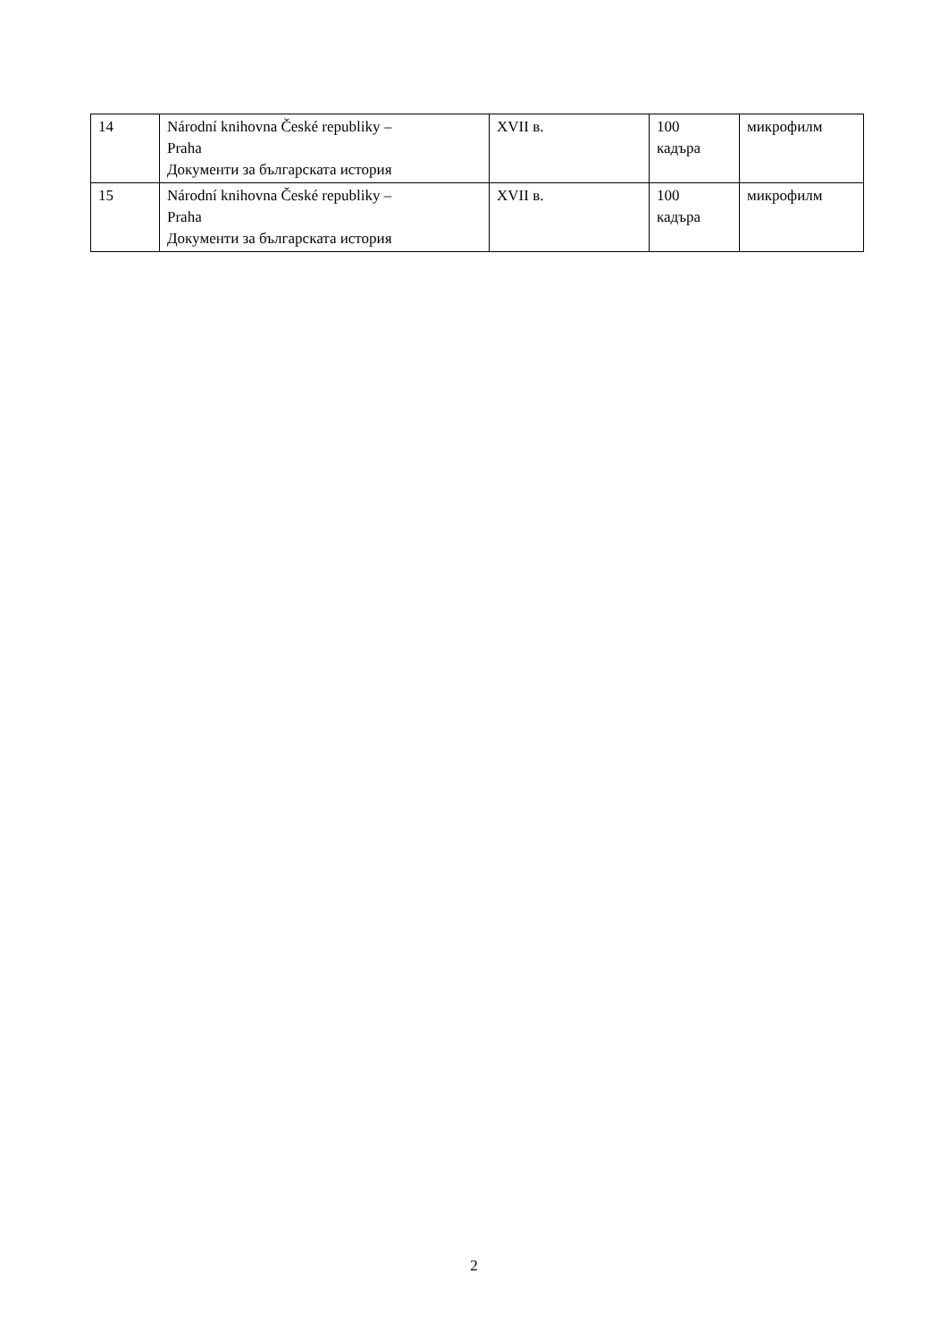| 14 | Národní knihovna České republiky – Praha Документи за българската история | XVII в. | 100 кадъра | микрофилм |
| 15 | Národní knihovna České republiky – Praha Документи за българската история | XVII в. | 100 кадъра | микрофилм |
2